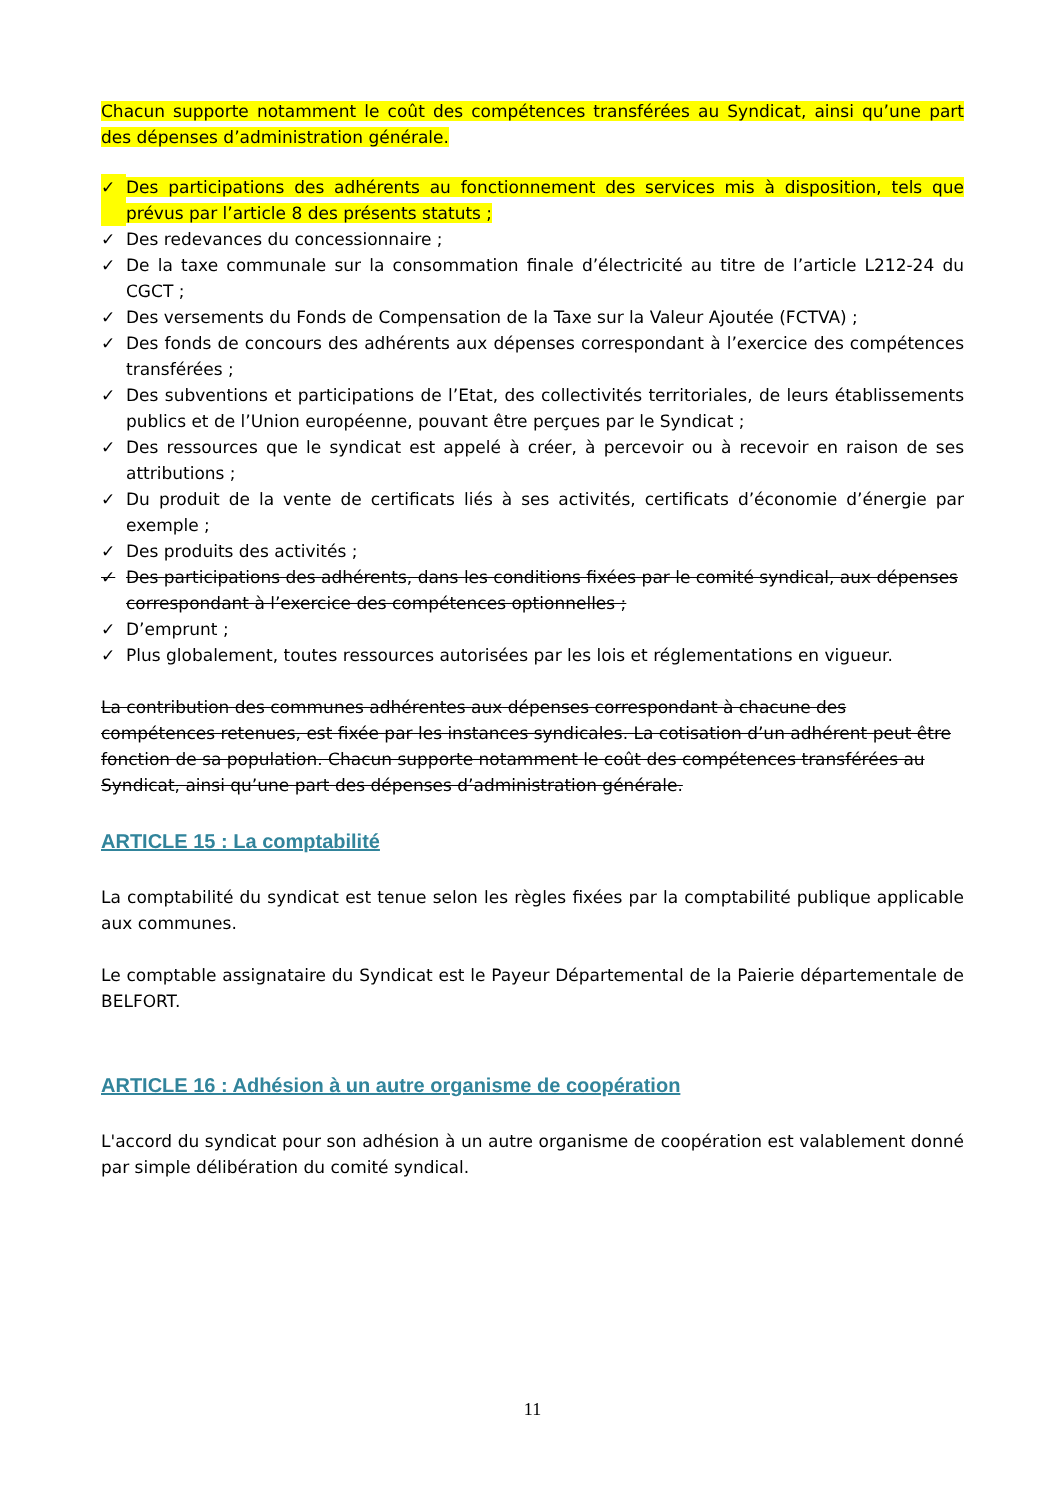Chacun supporte notamment le coût des compétences transférées au Syndicat, ainsi qu’une part des dépenses d’administration générale.
✓ Des participations des adhérents au fonctionnement des services mis à disposition, tels que prévus par l’article 8 des présents statuts ;
✓ Des redevances du concessionnaire ;
✓ De la taxe communale sur la consommation finale d’électricité au titre de l’article L212-24 du CGCT ;
✓ Des versements du Fonds de Compensation de la Taxe sur la Valeur Ajoutée (FCTVA) ;
✓ Des fonds de concours des adhérents aux dépenses correspondant à l’exercice des compétences transférées ;
✓ Des subventions et participations de l’Etat, des collectivités territoriales, de leurs établissements publics et de l’Union européenne, pouvant être perçues par le Syndicat ;
✓ Des ressources que le syndicat est appelé à créer, à percevoir ou à recevoir en raison de ses attributions ;
✓ Du produit de la vente de certificats liés à ses activités, certificats d’économie d’énergie par exemple ;
✓ Des produits des activités ;
✓ Des participations des adhérents, dans les conditions fixées par le comité syndical, aux dépenses correspondant à l’exercice des compétences optionnelles ;
✓ D’emprunt ;
✓ Plus globalement, toutes ressources autorisées par les lois et réglementations en vigueur.
La contribution des communes adhérentes aux dépenses correspondant à chacune des compétences retenues, est fixée par les instances syndicales. La cotisation d’un adhérent peut être fonction de sa population. Chacun supporte notamment le coût des compétences transférées au Syndicat, ainsi qu’une part des dépenses d’administration générale.
ARTICLE 15 : La comptabilité
La comptabilité du syndicat est tenue selon les règles fixées par la comptabilité publique applicable aux communes.
Le comptable assignataire du Syndicat est le Payeur Départemental de la Paierie départementale de BELFORT.
ARTICLE 16 : Adhésion à un autre organisme de coopération
L'accord du syndicat pour son adhésion à un autre organisme de coopération est valablement donné par simple délibération du comité syndical.
11